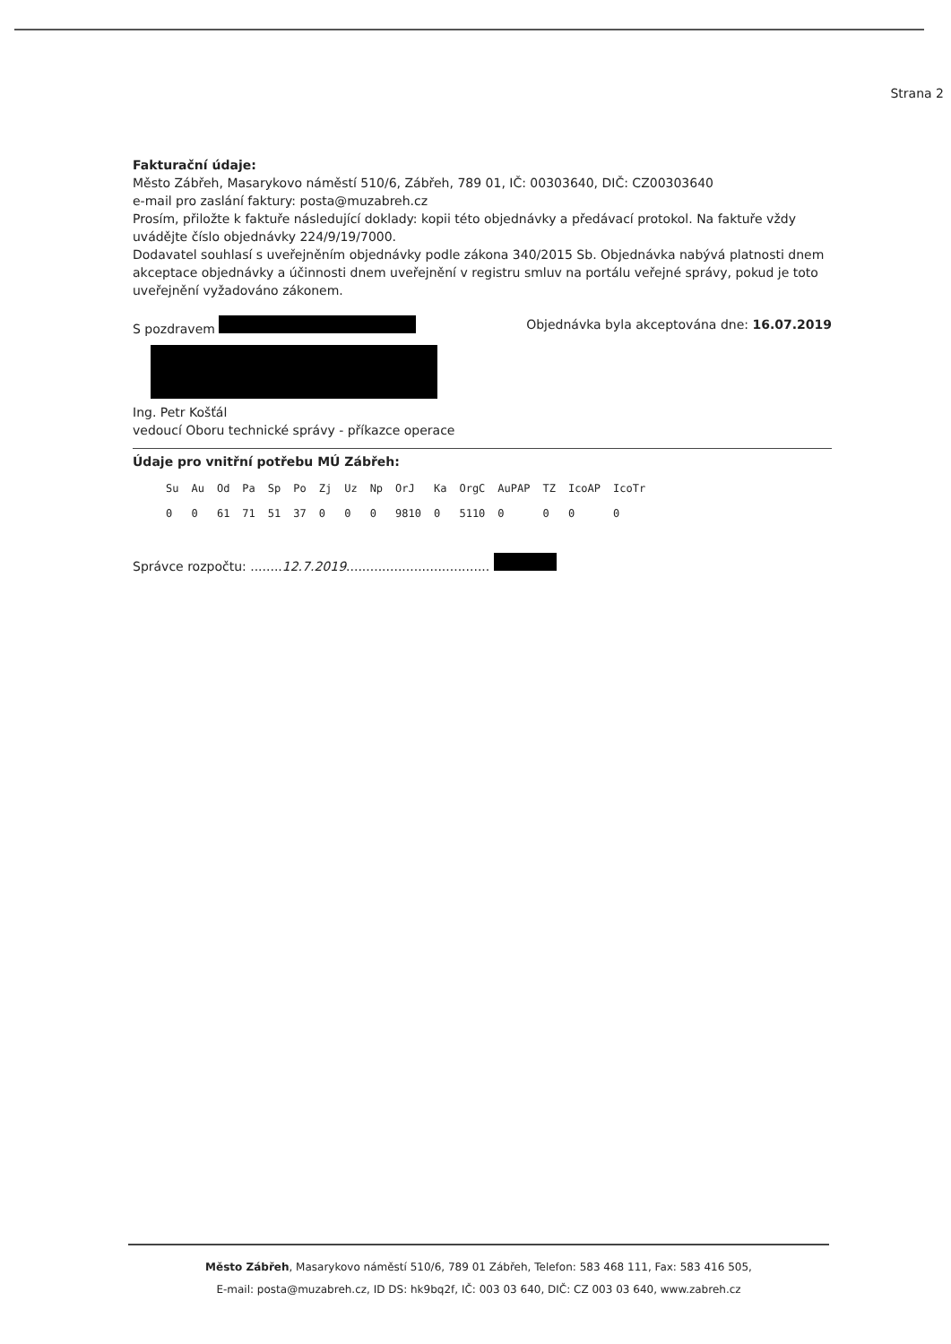Strana 2
Fakturační údaje:
Město Zábřeh, Masarykovo náměstí 510/6, Zábřeh, 789 01, IČ: 00303640, DIČ: CZ00303640
e-mail pro zaslání faktury: posta@muzabreh.cz
Prosím, přiložte k faktuře následující doklady: kopii této objednávky a předávací protokol. Na faktuře vždy uvádějte číslo objednávky 224/9/19/7000.
Dodavatel souhlasí s uveřejněním objednávky podle zákona 340/2015 Sb. Objednávka nabývá platnosti dnem akceptace objednávky a účinnosti dnem uveřejnění v registru smluv na portálu veřejné správy, pokud je toto uveřejnění vyžadováno zákonem.
S pozdravem Objednávka byla akceptována dne: 16.07.2019
Ing. Petr Košťál
vedoucí Oboru technické správy - příkazce operace
Údaje pro vnitřní potřebu MÚ Zábřeh:
| Su | Au | Od | Pa | Sp | Po | Zj | Uz | Np | OrJ | Ka | OrgC | AuPAP | TZ | IcoAP | IcoTr |
| --- | --- | --- | --- | --- | --- | --- | --- | --- | --- | --- | --- | --- | --- | --- | --- |
| 0 | 0 | 61 | 71 | 51 | 37 | 0 | 0 | 0 | 9810 | 0 | 5110 | 0 | 0 | 0 | 0 |
Správce rozpočtu: ........12.7.2019....................................
Město Zábřeh, Masarykovo náměstí 510/6, 789 01 Zábřeh, Telefon: 583 468 111, Fax: 583 416 505,
E-mail: posta@muzabreh.cz, ID DS: hk9bq2f, IČ: 003 03 640, DIČ: CZ 003 03 640, www.zabreh.cz